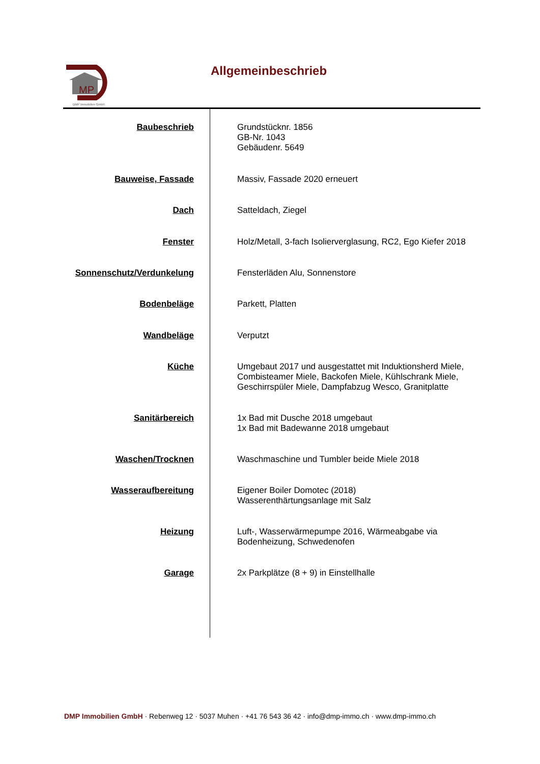MP
DMP Immobilien GmbH
Allgemeinbeschrieb
| Baubeschrieb | Grundstücknr. 1856 GB-Nr. 1043 Gebäudenr. 5649 |
| Bauweise, Fassade | Massiv, Fassade 2020 erneuert |
| Dach | Satteldach, Ziegel |
| Fenster | Holz/Metall, 3-fach Isolierverglasung, RC2, Ego Kiefer 2018 |
| Sonnenschutz/Verdunkelung | Fensterläden Alu, Sonnenstore |
| Bodenbeläge | Parkett, Platten |
| Wandbeläge | Verputzt |
| Küche | Umgebaut 2017 und ausgestattet mit Induktionsherd Miele, Combisteamer Miele, Backofen Miele, Kühlschrank Miele, Geschirrspüler Miele, Dampfabzug Wesco, Granitplatte |
| Sanitärbereich | 1x Bad mit Dusche 2018 umgebaut 1x Bad mit Badewanne 2018 umgebaut |
| Waschen/Trocknen | Waschmaschine und Tumbler beide Miele 2018 |
| Wasseraufbereitung | Eigener Boiler Domotec (2018) Wasserenthärtungsanlage mit Salz |
| Heizung | Luft-, Wasserwärmepumpe 2016, Wärmeabgabe via Bodenheizung, Schwedenofen |
| Garage | 2x Parkplätze (8 + 9) in Einstellhalle |
DMP Immobilien GmbH · Rebenweg 12 · 5037 Muhen · +41 76 543 36 42 · info@dmp-immo.ch · www.dmp-immo.ch